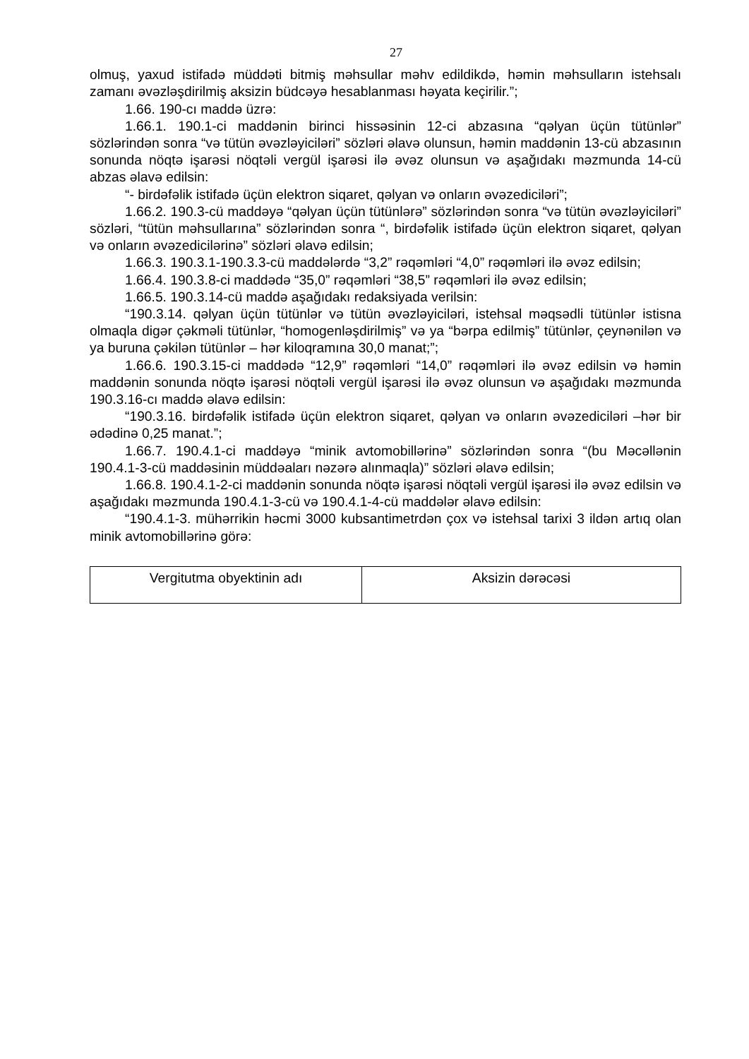27
olmuş, yaxud istifadə müddəti bitmiş məhsullar məhv edildikdə, həmin məhsulların istehsalı zamanı əvəzləşdirilmiş aksizin büdcəyə hesablanması həyata keçirilir.”;
1.66. 190-cı maddə üzrə:
1.66.1. 190.1-ci maddənin birinci hissəsinin 12-ci abzasına “qəlyan üçün tütünlər” sözlərindən sonra “və tütün əvəzləyiciləri” sözləri əlavə olunsun, həmin maddənin 13-cü abzasının sonunda nöqtə işarəsi nöqtəli vergül işarəsi ilə əvəz olunsun və aşağıdakı məzmunda 14-cü abzas əlavə edilsin:
“- birdəfəlik istifadə üçün elektron siqaret, qəlyan və onların əvəzediciləri”;
1.66.2. 190.3-cü maddəyə “qəlyan üçün tütünlərə” sözlərindən sonra “və tütün əvəzləyiciləri” sözləri, “tütün məhsullarına” sözlərindən sonra “, birdəfəlik istifadə üçün elektron siqaret, qəlyan və onların əvəzedicilərinə” sözləri əlavə edilsin;
1.66.3. 190.3.1-190.3.3-cü maddələrdə “3,2” rəqəmləri “4,0” rəqəmləri ilə əvəz edilsin;
1.66.4. 190.3.8-ci maddədə “35,0” rəqəmləri “38,5” rəqəmləri ilə əvəz edilsin;
1.66.5. 190.3.14-cü maddə aşağıdakı redaksiyada verilsin:
“190.3.14. qəlyan üçün tütünlər və tütün əvəzləyiciləri, istehsal məqsədli tütünlər istisna olmaqla digər çəkməli tütünlər, “homogenləşdirilmiş” və ya “bərpa edilmiş” tütünlər, çeynənilən və ya buruna çəkilən tütünlər – hər kiloqramına 30,0 manat;”;
1.66.6. 190.3.15-ci maddədə “12,9” rəqəmləri “14,0” rəqəmləri ilə əvəz edilsin və həmin maddənin sonunda nöqtə işarəsi nöqtəli vergül işarəsi ilə əvəz olunsun və aşağıdakı məzmunda 190.3.16-cı maddə əlavə edilsin:
“190.3.16. birdəfəlik istifadə üçün elektron siqaret, qəlyan və onların əvəzediciləri –hər bir ədədinə 0,25 manat.”;
1.66.7. 190.4.1-ci maddəyə “minik avtomobillərinə” sözlərindən sonra “(bu Məcəllənin 190.4.1-3-cü maddəsinin müddəaları nəzərə alınmaqla)” sözləri əlavə edilsin;
1.66.8. 190.4.1-2-ci maddənin sonunda nöqtə işarəsi nöqtəli vergül işarəsi ilə əvəz edilsin və aşağıdakı məzmunda 190.4.1-3-cü və 190.4.1-4-cü maddələr əlavə edilsin:
“190.4.1-3. mühərrikin həcmi 3000 kubsantimetrdən çox və istehsal tarixi 3 ildən artıq olan minik avtomobillərinə görə:
| Vergitutma obyektinin adı | Aksizin dərəcəsi |